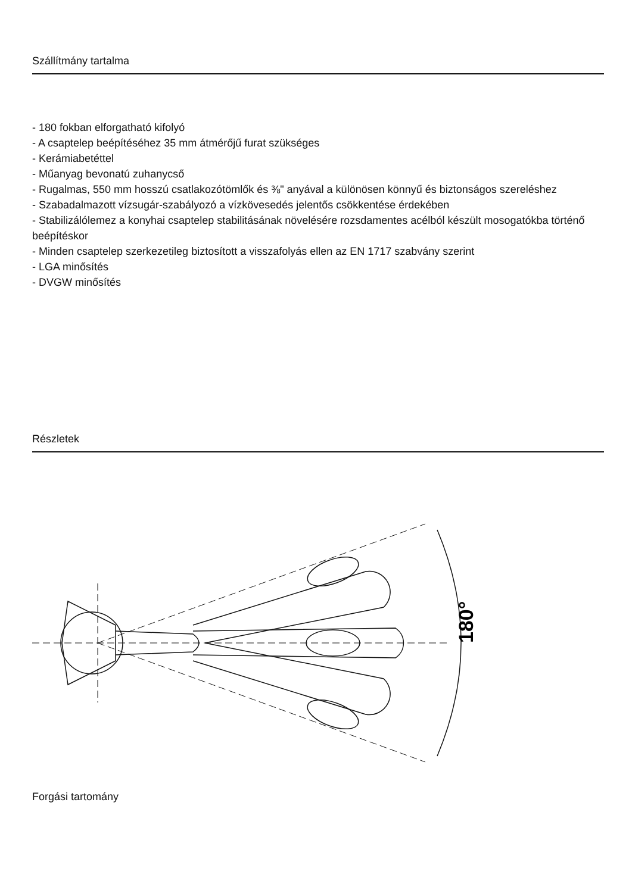Szállítmány tartalma
- 180 fokban elforgatható kifolyó
- A csaptelep beépítéséhez 35 mm átmérőjű furat szükséges
- Kerámiabetéttel
- Műanyag bevonatú zuhanycső
- Rugalmas, 550 mm hosszú csatlakozótömlők és ⅜" anyával a különösen könnyű és biztonságos szereléshez
- Szabadalmazott vízsugár-szabályozó a vízkövesedés jelentős csökkentése érdekében
- Stabilizálólemez a konyhai csaptelep stabilitásának növelésére rozsdamentes acélból készült mosogatókba történő beépítéskor
- Minden csaptelep szerkezetileg biztosított a visszafolyás ellen az EN 1717 szabvány szerint
- LGA minősítés
- DVGW minősítés
Részletek
180°
Forgási tartomány